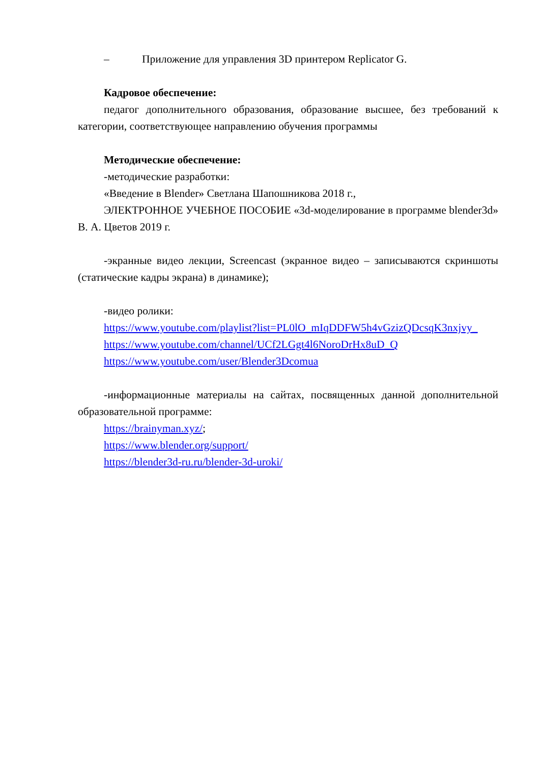– Приложение для управления 3D принтером Replicator G.
Кадровое обеспечение:
педагог дополнительного образования, образование высшее, без требований к категории, соответствующее направлению обучения программы
Методические обеспечение:
-методические разработки:
«Введение в Blender» Светлана Шапошникова 2018 г.,
ЭЛЕКТРОННОЕ УЧЕБНОЕ ПОСОБИЕ «3d-моделирование в программе blender3d» В. А. Цветов 2019 г.
-экранные видео лекции, Screencast (экранное видео – записываются скриншоты (статические кадры экрана) в динамике);
-видео ролики:
https://www.youtube.com/playlist?list=PL0lO_mIqDDFW5h4vGzizQDcsqK3nxjvy_
https://www.youtube.com/channel/UCf2LGgt4l6NoroDrHx8uD_Q
https://www.youtube.com/user/Blender3Dcomua
-информационные материалы на сайтах, посвященных данной дополнительной образовательной программе:
https://brainyman.xyz/;
https://www.blender.org/support/
https://blender3d-ru.ru/blender-3d-uroki/